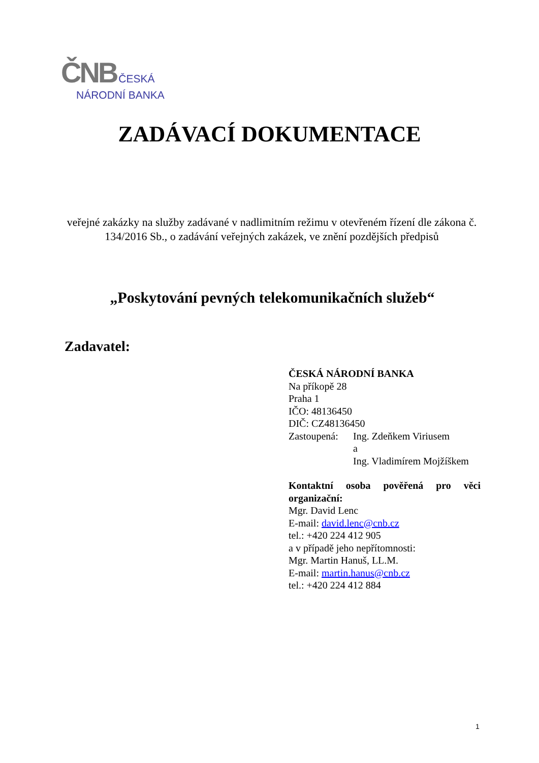ČNB ČESKÁ
NÁRODNÍ BANKA
ZADÁVACÍ DOKUMENTACE
veřejné zakázky na služby zadávané v nadlimitním režimu v otevřeném řízení dle zákona č. 134/2016 Sb., o zadávání veřejných zakázek, ve znění pozdějších předpisů
„Poskytování pevných telekomunikačních služeb“
Zadavatel:
ČESKÁ NÁRODNÍ BANKA
Na příkopě 28
Praha 1
IČO: 48136450
DIČ: CZ48136450
Zastoupená: Ing. Zdeňkem Viriusem
a
Ing. Vladimírem Mojžíškem
Kontaktní osoba pověřená pro věci organizační:
Mgr. David Lenc
E-mail: david.lenc@cnb.cz
tel.: +420 224 412 905
a v případě jeho nepřítomnosti:
Mgr. Martin Hanuš, LL.M.
E-mail: martin.hanus@cnb.cz
tel.: +420 224 412 884
1